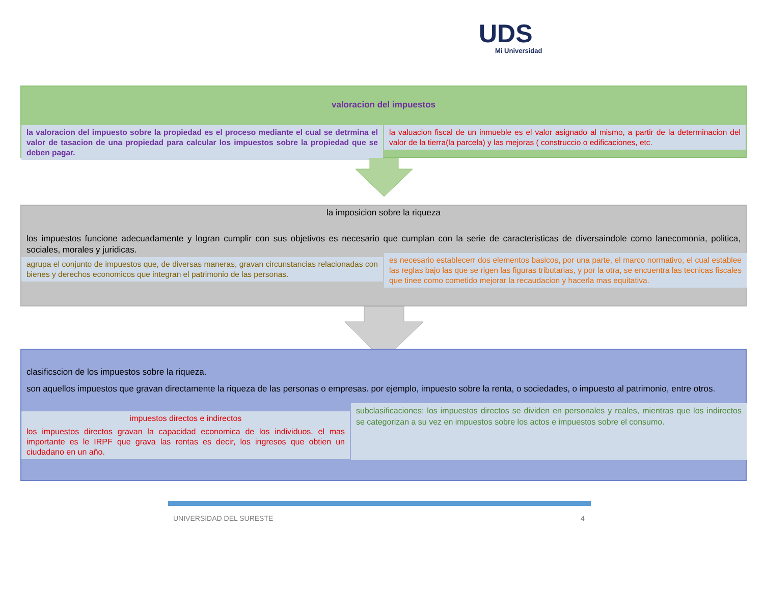UDS
Mi Universidad
valoracion del impuestos
la valoracion del impuesto sobre la propiedad es el proceso mediante el cual se detrmina el valor de tasacion de una propiedad para calcular los impuestos sobre la propiedad que se deben pagar.
la valuacion fiscal de un inmueble es el valor asignado al mismo, a partir de la determinacion del valor de la tierra(la parcela) y las mejoras ( construccio o edificaciones, etc.
la imposicion sobre la riqueza
los impuestos funcione adecuadamente y logran cumplir con sus objetivos es necesario que cumplan con la serie de caracteristicas de diversaindole como lanecomonia, politica, sociales, morales y juridicas.
agrupa el conjunto de impuestos que, de diversas maneras, gravan circunstancias relacionadas con bienes y derechos economicos que integran el patrimonio de las personas.
es necesario establecerr dos elementos basicos, por una parte, el marco normativo, el cual establee las reglas bajo las que se rigen las figuras tributarias, y por la otra, se encuentra las tecnicas fiscales que tinee como cometido mejorar la recaudacion y hacerla mas equitativa.
clasificscion de los impuestos sobre la riqueza.
son aquellos impuestos que gravan directamente la riqueza de las personas o empresas. por ejemplo, impuesto sobre la renta, o sociedades, o impuesto al patrimonio, entre otros.
impuestos directos e indirectos
los impuestos directos gravan la capacidad economica de los individuos. el mas importante es le IRPF que grava las rentas es decir, los ingresos que obtien un ciudadano en un año.
subclasificaciones: los impuestos directos se dividen en personales y reales, mientras que los indirectos se categorizan a su vez en impuestos sobre los actos e impuestos sobre el consumo.
UNIVERSIDAD DEL SURESTE 4